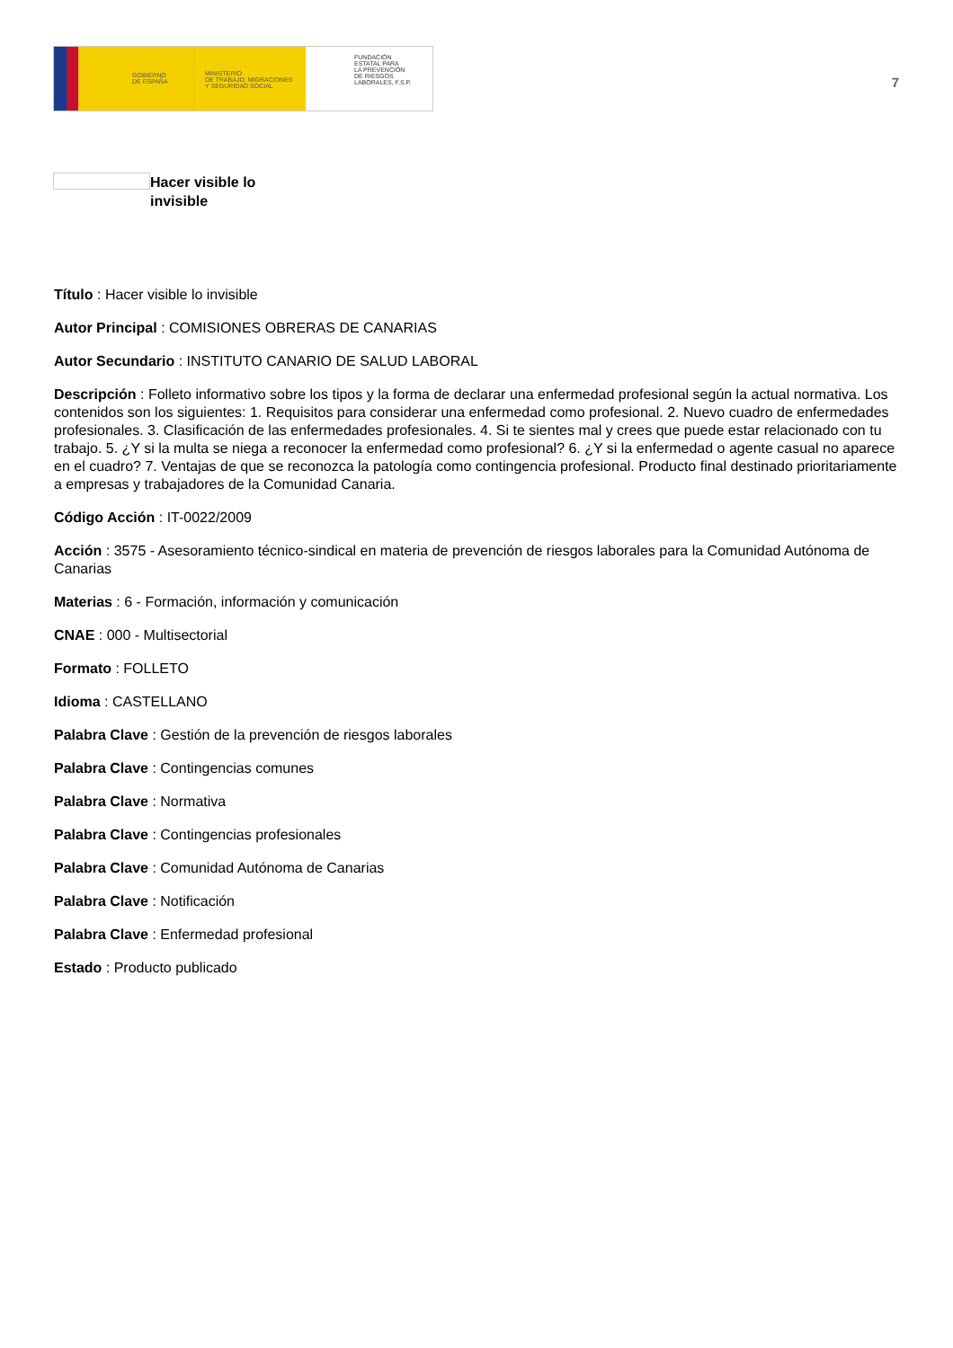GOBIERNO
DE ESPAÑA
MINISTERIO
DE TRABAJO, MIGRACIONES
Y SEGURIDAD SOCIAL
FUNDACIÓN
ESTATAL PARA
LA PREVENCIÓN
DE RIESGOS
LABORALES, F.S.P.
7
Hacer visible lo invisible
Título : Hacer visible lo invisible
Autor Principal : COMISIONES OBRERAS DE CANARIAS
Autor Secundario : INSTITUTO CANARIO DE SALUD LABORAL
Descripción : Folleto informativo sobre los tipos y la forma de declarar una enfermedad profesional según la actual normativa. Los contenidos son los siguientes: 1. Requisitos para considerar una enfermedad como profesional. 2. Nuevo cuadro de enfermedades profesionales. 3. Clasificación de las enfermedades profesionales. 4. Si te sientes mal y crees que puede estar relacionado con tu trabajo. 5. ¿Y si la multa se niega a reconocer la enfermedad como profesional? 6. ¿Y si la enfermedad o agente casual no aparece en el cuadro? 7. Ventajas de que se reconozca la patología como contingencia profesional. Producto final destinado prioritariamente a empresas y trabajadores de la Comunidad Canaria.
Código Acción : IT-0022/2009
Acción : 3575 - Asesoramiento técnico-sindical en materia de prevención de riesgos laborales para la Comunidad Autónoma de Canarias
Materias : 6 - Formación, información y comunicación
CNAE : 000 - Multisectorial
Formato : FOLLETO
Idioma : CASTELLANO
Palabra Clave : Gestión de la prevención de riesgos laborales
Palabra Clave : Contingencias comunes
Palabra Clave : Normativa
Palabra Clave : Contingencias profesionales
Palabra Clave : Comunidad Autónoma de Canarias
Palabra Clave : Notificación
Palabra Clave : Enfermedad profesional
Estado : Producto publicado